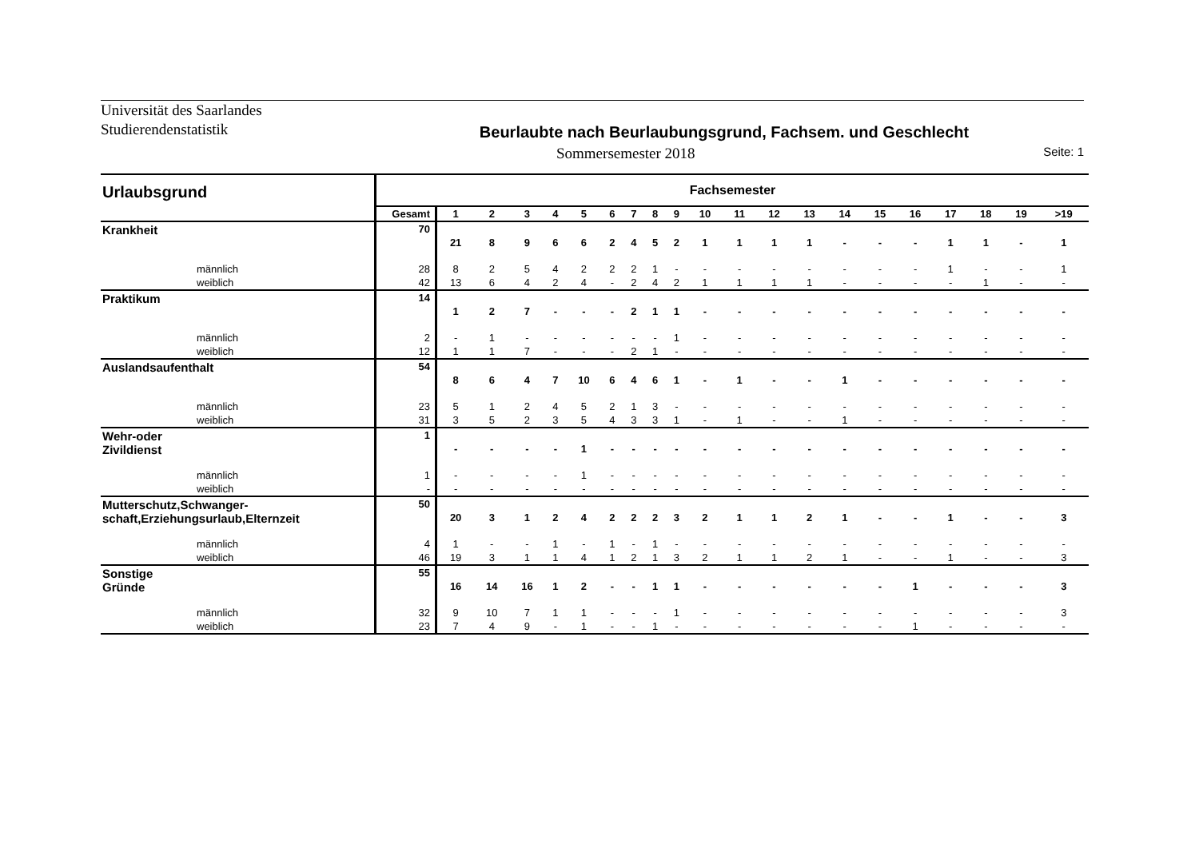Universität des Saarlandes
Studierendenstatistik
Beurlaubte nach Beurlaubungsgrund, Fachsem. und Geschlecht
Sommersemester 2018 Seite: 1
| Urlaubsgrund | Fachsemester | | | | | | | | | | | | | | | | | | | | |
| --- | --- | --- | --- | --- | --- | --- | --- | --- | --- | --- | --- | --- | --- | --- | --- | --- | --- | --- | --- | --- | --- |
| | Gesamt | 1 | 2 | 3 | 4 | 5 | 6 | 7 | 8 | 9 | 10 | 11 | 12 | 13 | 14 | 15 | 16 | 17 | 18 | 19 | >19 |
| Krankheit | 70 | 21 | 8 | 9 | 6 | 6 | 2 | 4 | 5 | 2 | 1 | 1 | 1 | 1 | - | - | - | 1 | 1 | - | 1 |
| männlich | 28 | 8 | 2 | 5 | 4 | 2 | 2 | 2 | 1 | - | - | - | - | - | - | - | - | 1 | - | - | 1 |
| weiblich | 42 | 13 | 6 | 4 | 2 | 4 | - | 2 | 4 | 2 | 1 | 1 | 1 | 1 | - | - | - | - | 1 | - | - |
| Praktikum | 14 | 1 | 2 | 7 | - | - | - | 2 | 1 | 1 | - | - | - | - | - | - | - | - | - | - | - |
| männlich | 2 | - | 1 | - | - | - | - | - | - | 1 | - | - | - | - | - | - | - | - | - | - | - |
| weiblich | 12 | 1 | 1 | 7 | - | - | - | 2 | 1 | - | - | - | - | - | - | - | - | - | - | - | - |
| Auslandsaufenthalt | 54 | 8 | 6 | 4 | 7 | 10 | 6 | 4 | 6 | 1 | - | 1 | - | - | 1 | - | - | - | - | - | - |
| männlich | 23 | 5 | 1 | 2 | 4 | 5 | 2 | 1 | 3 | - | - | - | - | - | - | - | - | - | - | - | - |
| weiblich | 31 | 3 | 5 | 2 | 3 | 5 | 4 | 3 | 3 | 1 | - | 1 | - | - | 1 | - | - | - | - | - | - |
| Wehr-oder Zivildienst | 1 | - | - | - | - | 1 | - | - | - | - | - | - | - | - | - | - | - | - | - | - | - |
| männlich | 1 | - | - | - | - | 1 | - | - | - | - | - | - | - | - | - | - | - | - | - | - | - |
| weiblich | - | - | - | - | - | - | - | - | - | - | - | - | - | - | - | - | - | - | - | - | - |
| Mutterschutz,Schwanger-schaft,Erziehungsurlaub,Elternzeit | 50 | 20 | 3 | 1 | 2 | 4 | 2 | 2 | 2 | 3 | 2 | 1 | 1 | 2 | 1 | - | - | 1 | - | - | 3 |
| männlich | 4 | 1 | - | - | 1 | - | 1 | - | 1 | - | - | - | - | - | - | - | - | - | - | - | - |
| weiblich | 46 | 19 | 3 | 1 | 1 | 4 | 1 | 2 | 1 | 3 | 2 | 1 | 1 | 2 | 1 | - | - | 1 | - | - | 3 |
| Sonstige Gründe | 55 | 16 | 14 | 16 | 1 | 2 | - | - | 1 | 1 | - | - | - | - | - | - | 1 | - | - | - | 3 |
| männlich | 32 | 9 | 10 | 7 | 1 | 1 | - | - | - | 1 | - | - | - | - | - | - | - | - | - | - | 3 |
| weiblich | 23 | 7 | 4 | 9 | - | 1 | - | - | 1 | - | - | - | - | - | - | - | 1 | - | - | - | - |